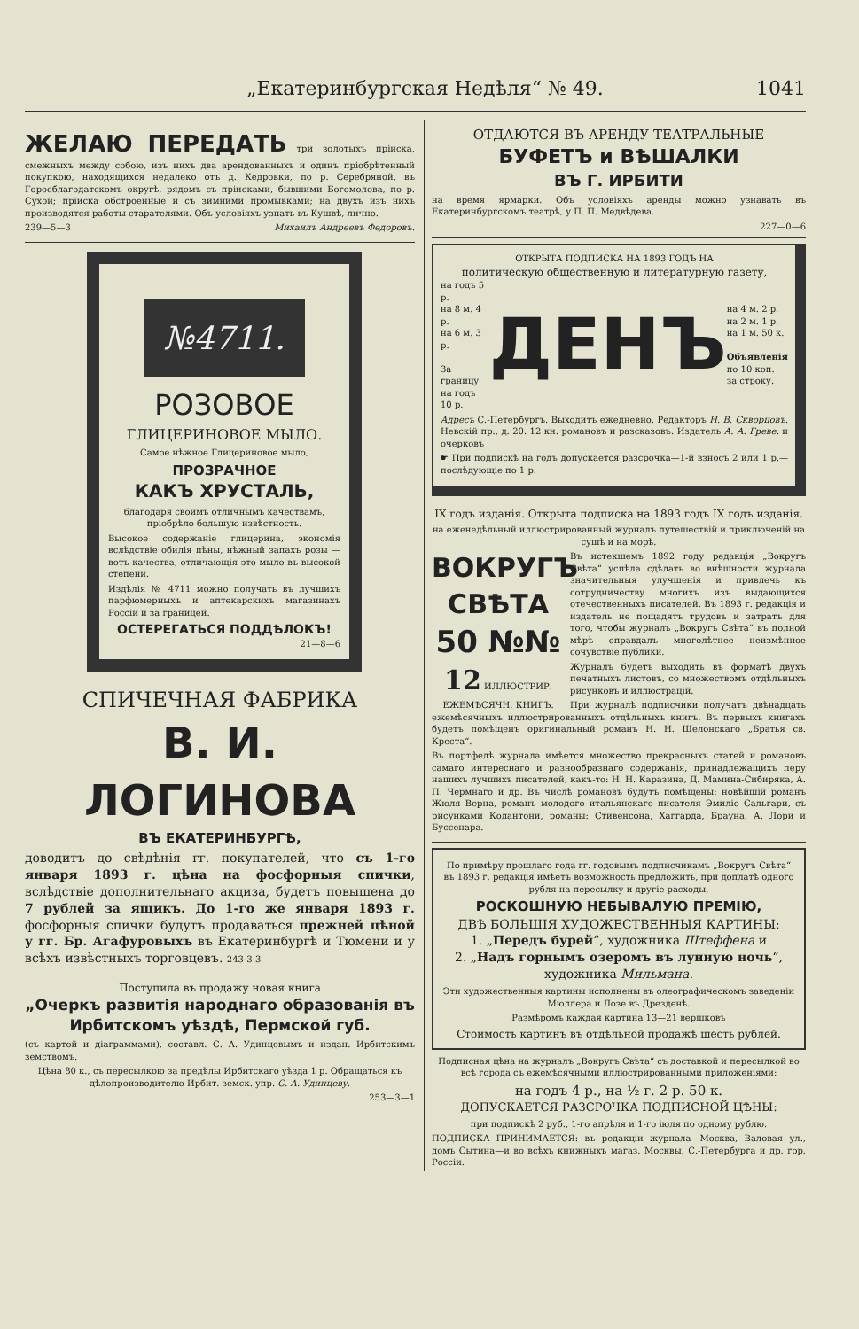„Екатеринбургская Недѣля“ № 49. 1041
ЖЕЛАЮ ПЕРЕДАТЬ три золотыхъ пріиска, смежныхъ между собою, изъ нихъ два арендованныхъ и одинъ пріобрѣтенный покупкою, находящихся недалеко отъ д. Кедровки, по р. Серебряной, въ Горосблагодатскомъ округѣ, рядомъ съ пріисками, бывшими Богомолова, по р. Сухой; пріиска обстроенные и съ зимними промывками; на двухъ изъ нихъ производятся работы старателями. Объ условіяхъ узнать въ Кушвѣ, лично.
239—5—3 Михаилъ Андреевъ Федоровъ.
№4711.
РОЗОВОЕ
ГЛИЦЕРИНОВОЕ МЫЛО.
Самое нѣжное Глицериновое мыло,
ПРОЗРАЧНОЕ
КАКЪ ХРУСТАЛЬ,
благодаря своимъ отличнымъ качествамъ, пріобрѣло большую извѣстность.
Высокое содержаніе глицерина, экономія вслѣдствіе обилія пѣны, нѣжный запахъ розы — вотъ качества, отличающія это мыло въ высокой степени.
Издѣлія № 4711 можно получать въ лучшихъ парфюмерныхъ и аптекарскихъ магазинахъ Россіи и за границей.
ОСТЕРЕГАТЬСЯ ПОДДѢЛОКЪ!
21—8—6
СПИЧЕЧНАЯ ФАБРИКА
В. И. ЛОГИНОВА
ВЪ ЕКАТЕРИНБУРГѢ,
доводитъ до свѣдѣнія гг. покупателей, что съ 1-го января 1893 г. цѣна на фосфорныя спички, вслѣдствіе дополнительнаго акциза, будетъ повышена до 7 рублей за ящикъ. До 1-го же января 1893 г. фосфорныя спички будутъ продаваться прежней цѣной у гг. Бр. Агафуровыхъ въ Екатеринбургѣ и Тюмени и у всѣхъ извѣстныхъ торговцевъ. 243-3-3
Поступила въ продажу новая книга
„Очеркъ развитія народнаго образованія въ Ирбитскомъ уѣздѣ, Пермской губ.
(съ картой и діаграммами), составл. С. А. Удинцевымъ и издан. Ирбитскимъ земствомъ.
Цѣна 80 к., съ пересылкою за предѣлы Ирбитскаго уѣзда 1 р. Обращаться къ дѣлопроизводителю Ирбит. земск. упр. С. А. Удинцеву.
253—3—1
ОТДАЮТСЯ ВЪ АРЕНДУ ТЕАТРАЛЬНЫЕ
БУФЕТЪ и ВѢШАЛКИ
ВЪ Г. ИРБИТИ
на время ярмарки. Объ условіяхъ аренды можно узнавать въ Екатеринбургскомъ театрѣ, у П. П. Медвѣдева.
227—0—6
ОТКРЫТА ПОДПИСКА НА 1893 ГОДЪ НА
политическую общественную и литературную газету,
на годъ 5 р.
на 8 м. 4 р.
на 6 м. 3 р.
За границу
на годъ 10 р.
ДЕНЪ
на 4 м. 2 р.
на 2 м. 1 р.
на 1 м. 50 к.
Объявленія
по 10 коп.
за строку.
Адресъ С.-Петербургъ. Выходитъ ежедневно. Редакторъ Н. В. Скворцовъ. Невскій пр., д. 20. 12 кн. романовъ и разсказовъ. Издатель А. А. Греве. и очерковъ
☛ При подпискѣ на годъ допускается разсрочка—1-й взносъ 2 или 1 р.—послѣдующіе по 1 р.
IX годъ изданія. Открыта подписка на 1893 годъ IX годъ изданія.
на еженедѣльный иллюстрированный журналъ путешествій и приключеній на сушѣ и на морѣ.
ВОКРУГЪ СВѢТА
50 №№
12 ИЛЛЮСТРИР. ЕЖЕМѢСЯЧН. КНИГЪ.
Въ истекшемъ 1892 году редакція „Вокругъ Свѣта“ успѣла сдѣлать во внѣшности журнала значительныя улучшенія и привлечь къ сотрудничеству многихъ изъ выдающихся отечественныхъ писателей. Въ 1893 г. редакція и издатель не пощадятъ трудовъ и затратъ для того, чтобы журналъ „Вокругъ Свѣта“ въ полной мѣрѣ оправдалъ многолѣтнее неизмѣнное сочувствіе публики.
Журналъ будетъ выходить въ форматѣ двухъ печатныхъ листовъ, со множествомъ отдѣльныхъ рисунковъ и иллюстрацій.
При журналѣ подписчики получатъ двѣнадцать ежемѣсячныхъ иллюстрированныхъ отдѣльныхъ книгъ. Въ первыхъ книгахъ будетъ помѣщенъ оригинальный романъ Н. Н. Шелонскаго „Братья св. Креста“.
Въ портфелѣ журнала имѣется множество прекрасныхъ статей и романовъ самаго интереснаго и разнообразнаго содержанія, принадлежащихъ перу нашихъ лучшихъ писателей, какъ-то: Н. Н. Каразина, Д. Мамина-Сибиряка, А. П. Чермнаго и др. Въ числѣ романовъ будутъ помѣщены: новѣйшій романъ Жюля Верна, романъ молодого итальянскаго писателя Эмиліо Сальгари, съ рисунками Колантони, романы: Стивенсона, Хаггарда, Брауна, А. Лори и Буссенара.
По примѣру прошлаго года гг. годовымъ подписчикамъ „Вокругъ Свѣта“ въ 1893 г. редакція имѣетъ возможность предложить, при доплатѣ одного рубля на пересылку и другіе расходы,
РОСКОШНУЮ НЕБЫВАЛУЮ ПРЕМІЮ,
ДВѢ БОЛЬШІЯ ХУДОЖЕСТВЕННЫЯ КАРТИНЫ:
1. „Передъ бурей“, художника Штеффена и
2. „Надъ горнымъ озеромъ въ лунную ночь“, художника Мильмана.
Эти художественныя картины исполнены въ олеографическомъ заведеніи Мюллера и Лозе въ Дрезденѣ.
Размѣромъ каждая картина 13—21 вершковъ
Стоимость картинъ въ отдѣльной продажѣ шесть рублей.
Подписная цѣна на журналъ „Вокругъ Свѣта“ съ доставкой и пересылкой во всѣ города съ ежемѣсячными иллюстрированными приложеніями:
на годъ 4 р., на ½ г. 2 р. 50 к.
ДОПУСКАЕТСЯ РАЗСРОЧКА ПОДПИСНОЙ ЦѢНЫ:
при подпискѣ 2 руб., 1-го апрѣля и 1-го іюля по одному рублю.
ПОДПИСКА ПРИНИМАЕТСЯ: въ редакціи журнала—Москва, Валовая ул., домъ Сытина—и во всѣхъ книжныхъ магаз. Москвы, С.-Петербурга и др. гор. Россіи.